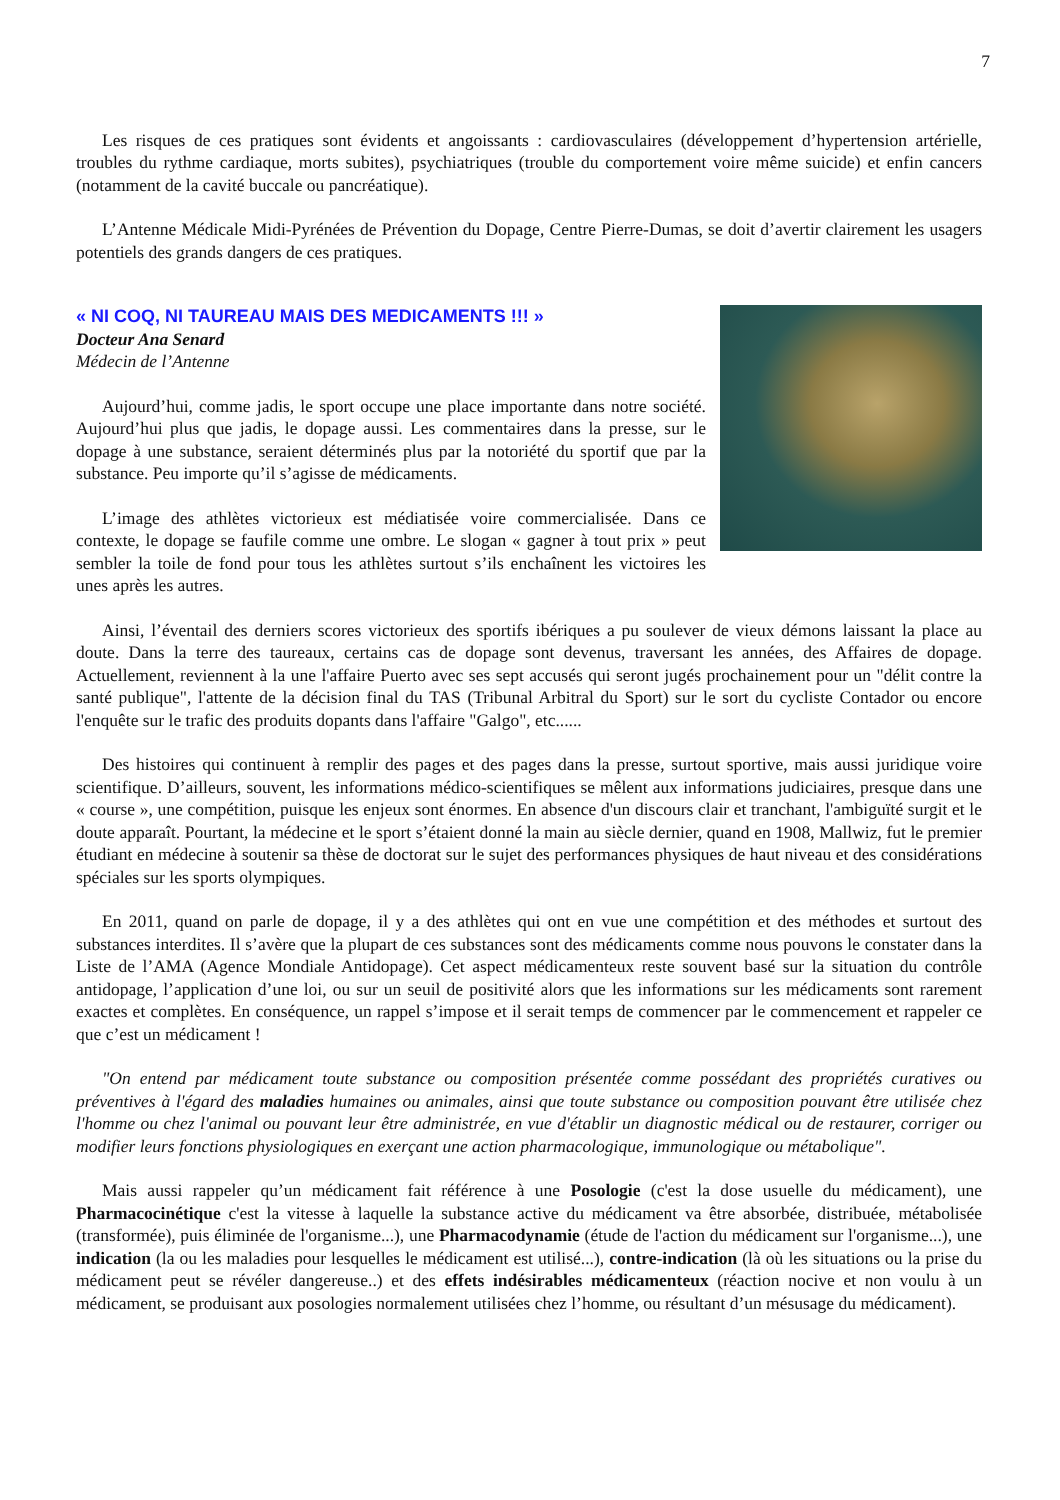7
Les risques de ces pratiques sont évidents et angoissants : cardiovasculaires (développement d’hypertension artérielle, troubles du rythme cardiaque, morts subites), psychiatriques (trouble du comportement voire même suicide) et enfin cancers (notamment de la cavité buccale ou pancréatique).
L’Antenne Médicale Midi-Pyrénées de Prévention du Dopage, Centre Pierre-Dumas, se doit d’avertir clairement les usagers potentiels des grands dangers de ces pratiques.
« NI COQ, NI TAUREAU MAIS DES MEDICAMENTS !!! »
Docteur Ana Senard
Médecin de l’Antenne
Aujourd’hui, comme jadis, le sport occupe une place importante dans notre société. Aujourd’hui plus que jadis, le dopage aussi. Les commentaires dans la presse, sur le dopage à une substance, seraient déterminés plus par la notoriété du sportif que par la substance. Peu importe qu’il s’agisse de médicaments.
L’image des athlètes victorieux est médiatisée voire commercialisée. Dans ce contexte, le dopage se faufile comme une ombre. Le slogan « gagner à tout prix » peut sembler la toile de fond pour tous les athlètes surtout s’ils enchaînent les victoires les unes après les autres.
Ainsi, l’éventail des derniers scores victorieux des sportifs ibériques a pu soulever de vieux démons laissant la place au doute. Dans la terre des taureaux, certains cas de dopage sont devenus, traversant les années, des Affaires de dopage. Actuellement, reviennent à la une l'affaire Puerto avec ses sept accusés qui seront jugés prochainement pour un "délit contre la santé publique", l'attente de la décision final du TAS (Tribunal Arbitral du Sport) sur le sort du cycliste Contador ou encore l'enquête sur le trafic des produits dopants dans l'affaire "Galgo", etc......
Des histoires qui continuent à remplir des pages et des pages dans la presse, surtout sportive, mais aussi juridique voire scientifique. D’ailleurs, souvent, les informations médico-scientifiques se mêlent aux informations judiciaires, presque dans une « course », une compétition, puisque les enjeux sont énormes. En absence d'un discours clair et tranchant, l'ambiguïté surgit et le doute apparaît. Pourtant, la médecine et le sport s’étaient donné la main au siècle dernier, quand en 1908, Mallwiz, fut le premier étudiant en médecine à soutenir sa thèse de doctorat sur le sujet des performances physiques de haut niveau et des considérations spéciales sur les sports olympiques.
En 2011, quand on parle de dopage, il y a des athlètes qui ont en vue une compétition et des méthodes et surtout des substances interdites. Il s’avère que la plupart de ces substances sont des médicaments comme nous pouvons le constater dans la Liste de l’AMA (Agence Mondiale Antidopage). Cet aspect médicamenteux reste souvent basé sur la situation du contrôle antidopage, l’application d’une loi, ou sur un seuil de positivité alors que les informations sur les médicaments sont rarement exactes et complètes. En conséquence, un rappel s’impose et il serait temps de commencer par le commencement et rappeler ce que c’est un médicament !
"On entend par médicament toute substance ou composition présentée comme possédant des propriétés curatives ou préventives à l'égard des maladies humaines ou animales, ainsi que toute substance ou composition pouvant être utilisée chez l'homme ou chez l'animal ou pouvant leur être administrée, en vue d'établir un diagnostic médical ou de restaurer, corriger ou modifier leurs fonctions physiologiques en exerçant une action pharmacologique, immunologique ou métabolique".
Mais aussi rappeler qu’un médicament fait référence à une Posologie (c'est la dose usuelle du médicament), une Pharmacocinétique c'est la vitesse à laquelle la substance active du médicament va être absorbée, distribuée, métabolisée (transformée), puis éliminée de l'organisme...), une Pharmacodynamie (étude de l'action du médicament sur l'organisme...), une indication (la ou les maladies pour lesquelles le médicament est utilisé...), contre-indication (là où les situations ou la prise du médicament peut se révéler dangereuse..) et des effets indésirables médicamenteux (réaction nocive et non voulu à un médicament, se produisant aux posologies normalement utilisées chez l’homme, ou résultant d’un mésusage du médicament).